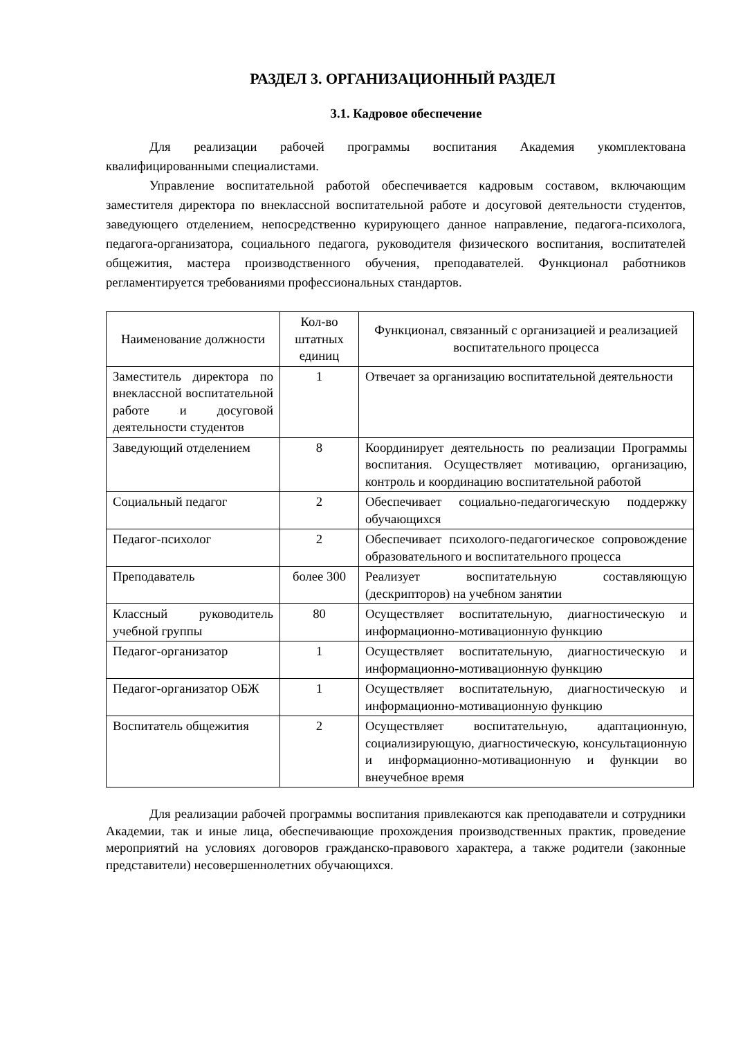РАЗДЕЛ 3. ОРГАНИЗАЦИОННЫЙ РАЗДЕЛ
3.1. Кадровое обеспечение
Для реализации рабочей программы воспитания Академия укомплектована квалифицированными специалистами.
Управление воспитательной работой обеспечивается кадровым составом, включающим заместителя директора по внеклассной воспитательной работе и досуговой деятельности студентов, заведующего отделением, непосредственно курирующего данное направление, педагога-психолога, педагога-организатора, социального педагога, руководителя физического воспитания, воспитателей общежития, мастера производственного обучения, преподавателей. Функционал работников регламентируется требованиями профессиональных стандартов.
| Наименование должности | Кол-во штатных единиц | Функционал, связанный с организацией и реализацией воспитательного процесса |
| --- | --- | --- |
| Заместитель директора по внеклассной воспитательной работе и досуговой деятельности студентов | 1 | Отвечает за организацию воспитательной деятельности |
| Заведующий отделением | 8 | Координирует деятельность по реализации Программы воспитания. Осуществляет мотивацию, организацию, контроль и координацию воспитательной работой |
| Социальный педагог | 2 | Обеспечивает социально-педагогическую поддержку обучающихся |
| Педагог-психолог | 2 | Обеспечивает психолого-педагогическое сопровождение образовательного и воспитательного процесса |
| Преподаватель | более 300 | Реализует воспитательную составляющую (дескрипторов) на учебном занятии |
| Классный руководитель учебной группы | 80 | Осуществляет воспитательную, диагностическую и информационно-мотивационную функцию |
| Педагог-организатор | 1 | Осуществляет воспитательную, диагностическую и информационно-мотивационную функцию |
| Педагог-организатор ОБЖ | 1 | Осуществляет воспитательную, диагностическую и информационно-мотивационную функцию |
| Воспитатель общежития | 2 | Осуществляет воспитательную, адаптационную, социализирующую, диагностическую, консультационную и информационно-мотивационную и функции во внеучебное время |
Для реализации рабочей программы воспитания привлекаются как преподаватели и сотрудники Академии, так и иные лица, обеспечивающие прохождения производственных практик, проведение мероприятий на условиях договоров гражданско-правового характера, а также родители (законные представители) несовершеннолетних обучающихся.